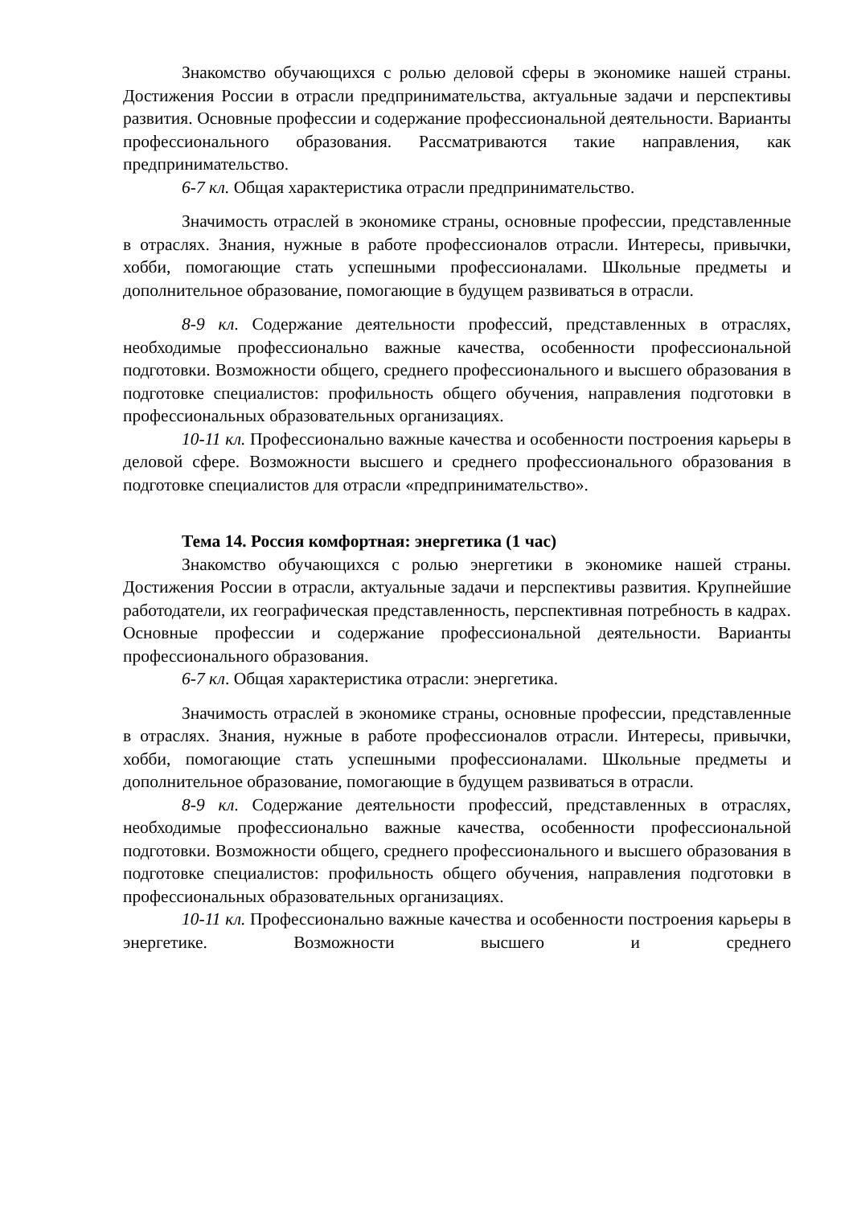Знакомство обучающихся с ролью деловой сферы в экономике нашей страны. Достижения России в отрасли предпринимательства, актуальные задачи и перспективы развития. Основные профессии и содержание профессиональной деятельности. Варианты профессионального образования. Рассматриваются такие направления, как предпринимательство.
6-7 кл. Общая характеристика отрасли предпринимательство.
Значимость отраслей в экономике страны, основные профессии, представленные в отраслях. Знания, нужные в работе профессионалов отрасли. Интересы, привычки, хобби, помогающие стать успешными профессионалами. Школьные предметы и дополнительное образование, помогающие в будущем развиваться в отрасли.
8-9 кл. Содержание деятельности профессий, представленных в отраслях, необходимые профессионально важные качества, особенности профессиональной подготовки. Возможности общего, среднего профессионального и высшего образования в подготовке специалистов: профильность общего обучения, направления подготовки в профессиональных образовательных организациях.
10-11 кл. Профессионально важные качества и особенности построения карьеры в деловой сфере. Возможности высшего и среднего профессионального образования в подготовке специалистов для отрасли «предпринимательство».
Тема 14. Россия комфортная: энергетика (1 час)
Знакомство обучающихся с ролью энергетики в экономике нашей страны. Достижения России в отрасли, актуальные задачи и перспективы развития. Крупнейшие работодатели, их географическая представленность, перспективная потребность в кадрах. Основные профессии и содержание профессиональной деятельности. Варианты профессионального образования.
6-7 кл. Общая характеристика отрасли: энергетика.
Значимость отраслей в экономике страны, основные профессии, представленные в отраслях. Знания, нужные в работе профессионалов отрасли. Интересы, привычки, хобби, помогающие стать успешными профессионалами. Школьные предметы и дополнительное образование, помогающие в будущем развиваться в отрасли.
8-9 кл. Содержание деятельности профессий, представленных в отраслях, необходимые профессионально важные качества, особенности профессиональной подготовки. Возможности общего, среднего профессионального и высшего образования в подготовке специалистов: профильность общего обучения, направления подготовки в профессиональных образовательных организациях.
10-11 кл. Профессионально важные качества и особенности построения карьеры в энергетике. Возможности высшего и среднего